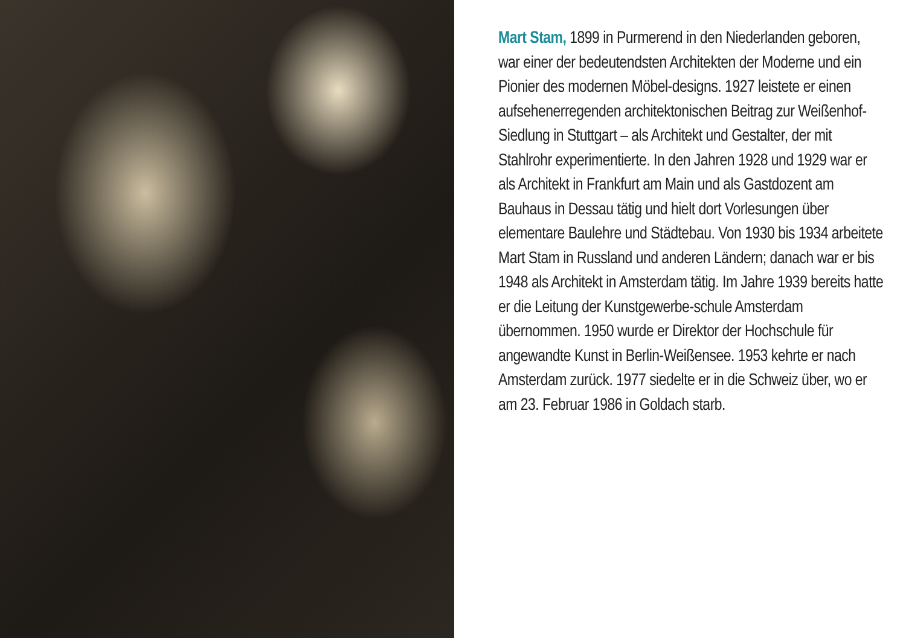Mart Stam, 1899 in Purmerend in den Niederlanden geboren, war einer der bedeutendsten Architekten der Moderne und ein Pionier des modernen Möbel-designs. 1927 leistete er einen aufsehenerregenden architektonischen Beitrag zur Weißenhof-Siedlung in Stuttgart – als Architekt und Gestalter, der mit Stahlrohr experimentierte. In den Jahren 1928 und 1929 war er als Architekt in Frankfurt am Main und als Gastdozent am Bauhaus in Dessau tätig und hielt dort Vorlesungen über elementare Baulehre und Städtebau. Von 1930 bis 1934 arbeitete Mart Stam in Russland und anderen Ländern; danach war er bis 1948 als Architekt in Amsterdam tätig. Im Jahre 1939 bereits hatte er die Leitung der Kunstgewerbe-schule Amsterdam übernommen. 1950 wurde er Direktor der Hochschule für angewandte Kunst in Berlin-Weißensee. 1953 kehrte er nach Amsterdam zurück. 1977 siedelte er in die Schweiz über, wo er am 23. Februar 1986 in Goldach starb.